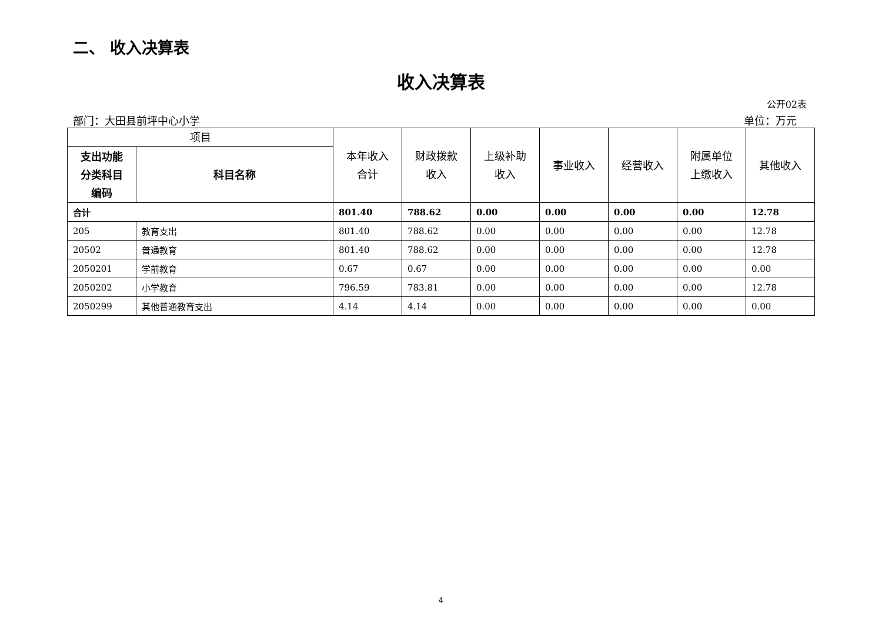二、 收入决算表
收入决算表
公开02表
部门：大田县前坪中心小学 单位：万元
| 项目 | | 本年收入 合计 | 财政拨款 收入 | 上级补助 收入 | 事业收入 | 经营收入 | 附属单位 上缴收入 | 其他收入 |
| --- | --- | --- | --- | --- | --- | --- | --- | --- |
| 支出功能 分类科目 编码 | 科目名称 | | | | | | | |
| 合计 | | 801.40 | 788.62 | 0.00 | 0.00 | 0.00 | 0.00 | 12.78 |
| 205 | 教育支出 | 801.40 | 788.62 | 0.00 | 0.00 | 0.00 | 0.00 | 12.78 |
| 20502 | 普通教育 | 801.40 | 788.62 | 0.00 | 0.00 | 0.00 | 0.00 | 12.78 |
| 2050201 | 学前教育 | 0.67 | 0.67 | 0.00 | 0.00 | 0.00 | 0.00 | 0.00 |
| 2050202 | 小学教育 | 796.59 | 783.81 | 0.00 | 0.00 | 0.00 | 0.00 | 12.78 |
| 2050299 | 其他普通教育支出 | 4.14 | 4.14 | 0.00 | 0.00 | 0.00 | 0.00 | 0.00 |
4